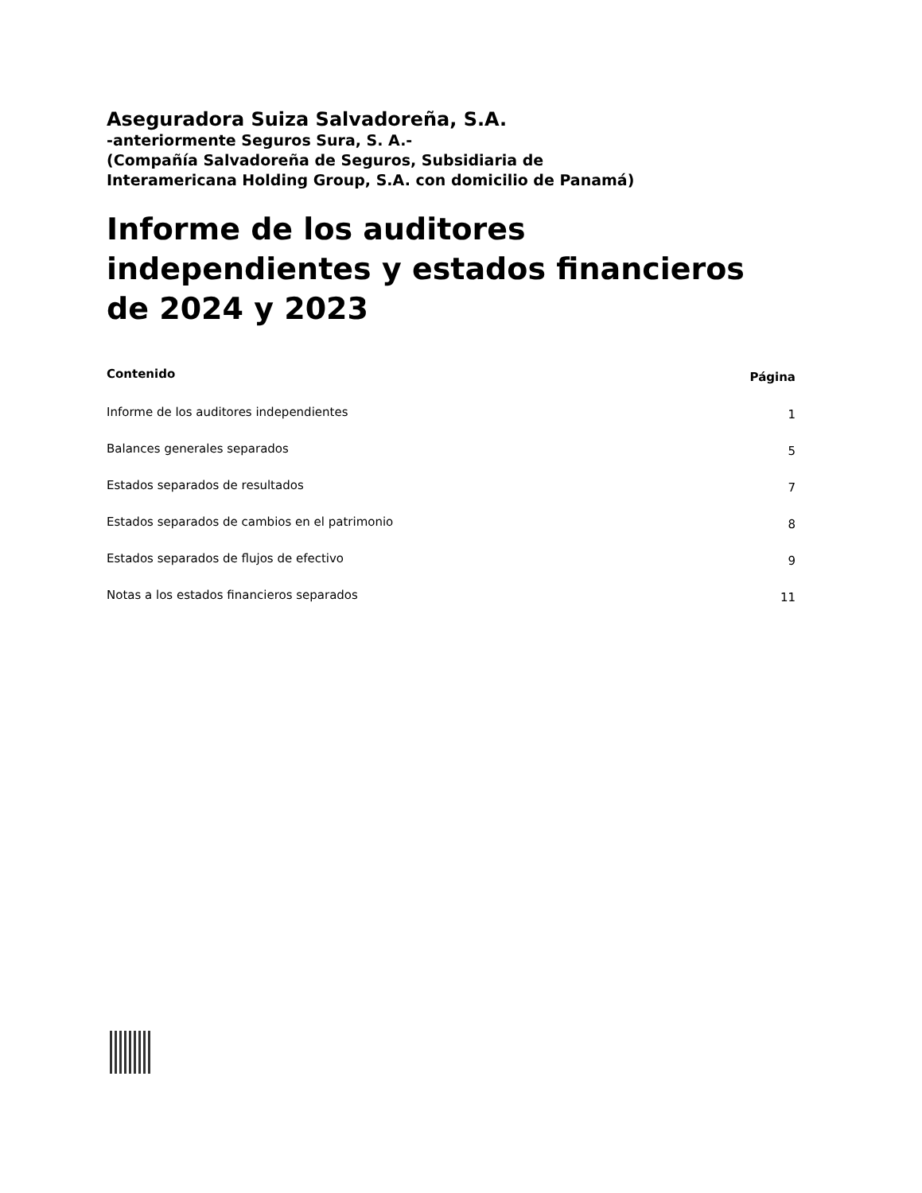Aseguradora Suiza Salvadoreña, S.A.
-anteriormente Seguros Sura, S. A.-
(Compañía Salvadoreña de Seguros, Subsidiaria de
Interamericana Holding Group, S.A. con domicilio de Panamá)
Informe de los auditores independientes y estados financieros de 2024 y 2023
| Contenido | Página |
| --- | --- |
| Informe de los auditores independientes | 1 |
| Balances generales separados | 5 |
| Estados separados de resultados | 7 |
| Estados separados de cambios en el patrimonio | 8 |
| Estados separados de flujos de efectivo | 9 |
| Notas a los estados financieros separados | 11 |